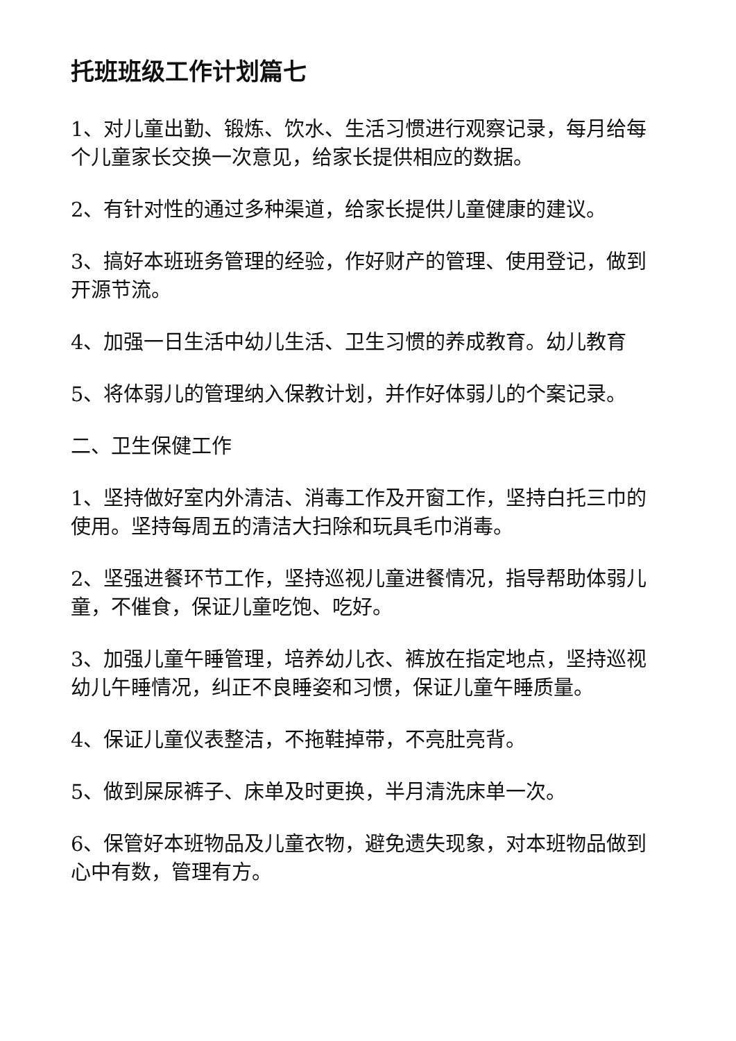托班班级工作计划篇七
1、对儿童出勤、锻炼、饮水、生活习惯进行观察记录，每月给每个儿童家长交换一次意见，给家长提供相应的数据。
2、有针对性的通过多种渠道，给家长提供儿童健康的建议。
3、搞好本班班务管理的经验，作好财产的管理、使用登记，做到开源节流。
4、加强一日生活中幼儿生活、卫生习惯的养成教育。幼儿教育
5、将体弱儿的管理纳入保教计划，并作好体弱儿的个案记录。
二、卫生保健工作
1、坚持做好室内外清洁、消毒工作及开窗工作，坚持白托三巾的使用。坚持每周五的清洁大扫除和玩具毛巾消毒。
2、坚强进餐环节工作，坚持巡视儿童进餐情况，指导帮助体弱儿童，不催食，保证儿童吃饱、吃好。
3、加强儿童午睡管理，培养幼儿衣、裤放在指定地点，坚持巡视幼儿午睡情况，纠正不良睡姿和习惯，保证儿童午睡质量。
4、保证儿童仪表整洁，不拖鞋掉带，不亮肚亮背。
5、做到屎尿裤子、床单及时更换，半月清洗床单一次。
6、保管好本班物品及儿童衣物，避免遗失现象，对本班物品做到心中有数，管理有方。